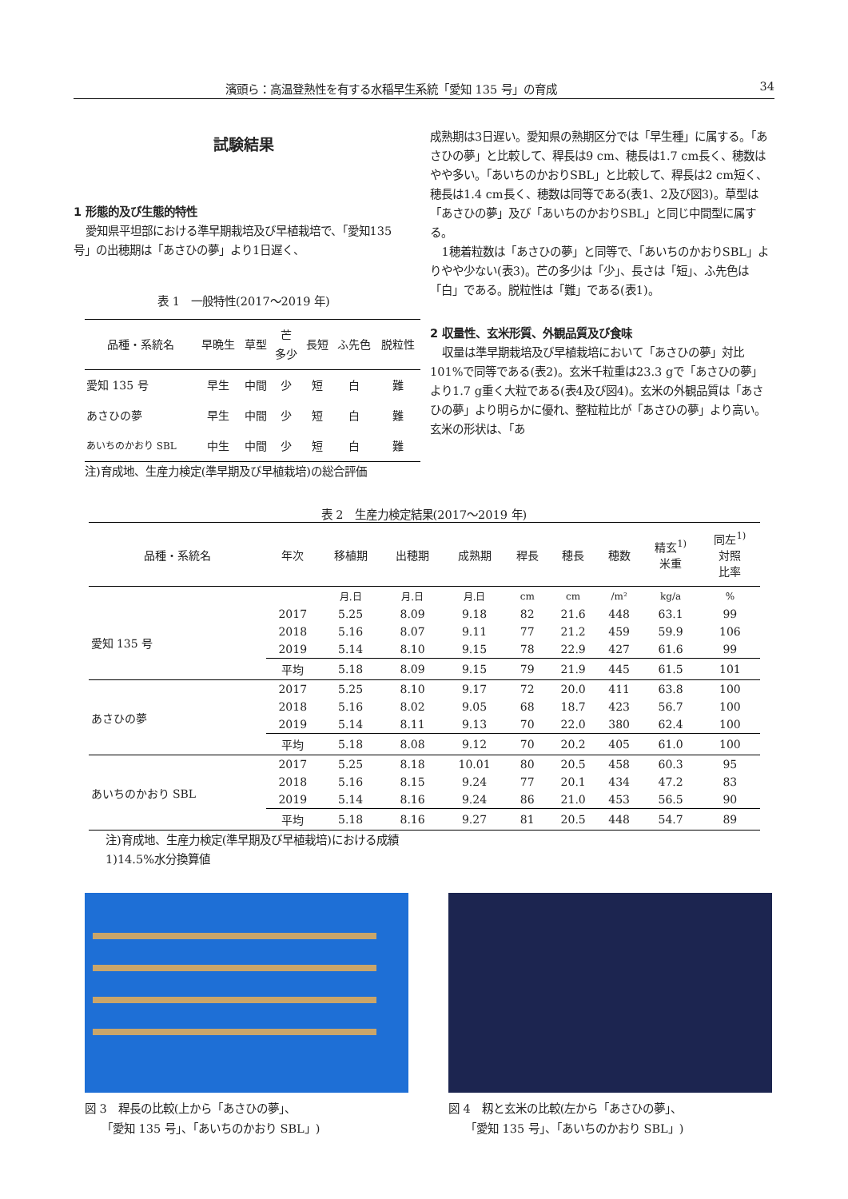濱頭ら：高温登熟性を有する水稲早生系統「愛知 135 号」の育成 34
試験結果
1 形態的及び生態的特性
愛知県平坦部における準早期栽培及び早植栽培で、「愛知135号」の出穂期は「あさひの夢」より1日遅く、
表 1　一般特性(2017～2019 年)
| 品種・系統名 | 早晩生 | 草型 | 芒 多少 | 長短 | ふ先色 | 脱粒性 |
| 愛知 135 号 | 早生 | 中間 | 少 | 短 | 白 | 難 |
| あさひの夢 | 早生 | 中間 | 少 | 短 | 白 | 難 |
| あいちのかおり SBL | 中生 | 中間 | 少 | 短 | 白 | 難 |
注)育成地、生産力検定(準早期及び早植栽培)の総合評価
成熟期は3日遅い。愛知県の熟期区分では「早生種」に属する。「あさひの夢」と比較して、稈長は9 cm、穂長は1.7 cm長く、穂数はやや多い。「あいちのかおりSBL」と比較して、稈長は2 cm短く、穂長は1.4 cm長く、穂数は同等である(表1、2及び図3)。草型は「あさひの夢」及び「あいちのかおりSBL」と同じ中間型に属する。
1穂着粒数は「あさひの夢」と同等で、「あいちのかおりSBL」よりやや少ない(表3)。芒の多少は「少」、長さは「短」、ふ先色は「白」である。脱粒性は「難」である(表1)。
2 収量性、玄米形質、外観品質及び食味
収量は準早期栽培及び早植栽培において「あさひの夢」対比101%で同等である(表2)。玄米千粒重は23.3 gで「あさひの夢」より1.7 g重く大粒である(表4及び図4)。玄米の外観品質は「あさひの夢」より明らかに優れ、整粒粒比が「あさひの夢」より高い。玄米の形状は、「あ
表 2　生産力検定結果(2017～2019 年)
| 品種・系統名 | 年次 | 移植期 | 出穂期 | 成熟期 | 稈長 | 穂長 | 穂数 | 精玄<sup>1)</sup> 米重 | 同左<sup>1)</sup> 対照 比率 |
| | | 月.日 | 月.日 | 月.日 | cm | cm | /m² | kg/a | % |
| 愛知 135 号 | 2017 | 5.25 | 8.09 | 9.18 | 82 | 21.6 | 448 | 63.1 | 99 |
| | 2018 | 5.16 | 8.07 | 9.11 | 77 | 21.2 | 459 | 59.9 | 106 |
| | 2019 | 5.14 | 8.10 | 9.15 | 78 | 22.9 | 427 | 61.6 | 99 |
| | 平均 | 5.18 | 8.09 | 9.15 | 79 | 21.9 | 445 | 61.5 | 101 |
| あさひの夢 | 2017 | 5.25 | 8.10 | 9.17 | 72 | 20.0 | 411 | 63.8 | 100 |
| | 2018 | 5.16 | 8.02 | 9.05 | 68 | 18.7 | 423 | 56.7 | 100 |
| | 2019 | 5.14 | 8.11 | 9.13 | 70 | 22.0 | 380 | 62.4 | 100 |
| | 平均 | 5.18 | 8.08 | 9.12 | 70 | 20.2 | 405 | 61.0 | 100 |
| あいちのかおり SBL | 2017 | 5.25 | 8.18 | 10.01 | 80 | 20.5 | 458 | 60.3 | 95 |
| | 2018 | 5.16 | 8.15 | 9.24 | 77 | 20.1 | 434 | 47.2 | 83 |
| | 2019 | 5.14 | 8.16 | 9.24 | 86 | 21.0 | 453 | 56.5 | 90 |
| | 平均 | 5.18 | 8.16 | 9.27 | 81 | 20.5 | 448 | 54.7 | 89 |
注)育成地、生産力検定(準早期及び早植栽培)における成績
1)14.5%水分換算値
図 3　稈長の比較(上から「あさひの夢」、
　　「愛知 135 号」、「あいちのかおり SBL」)
図 4　籾と玄米の比較(左から「あさひの夢」、
　　「愛知 135 号」、「あいちのかおり SBL」)